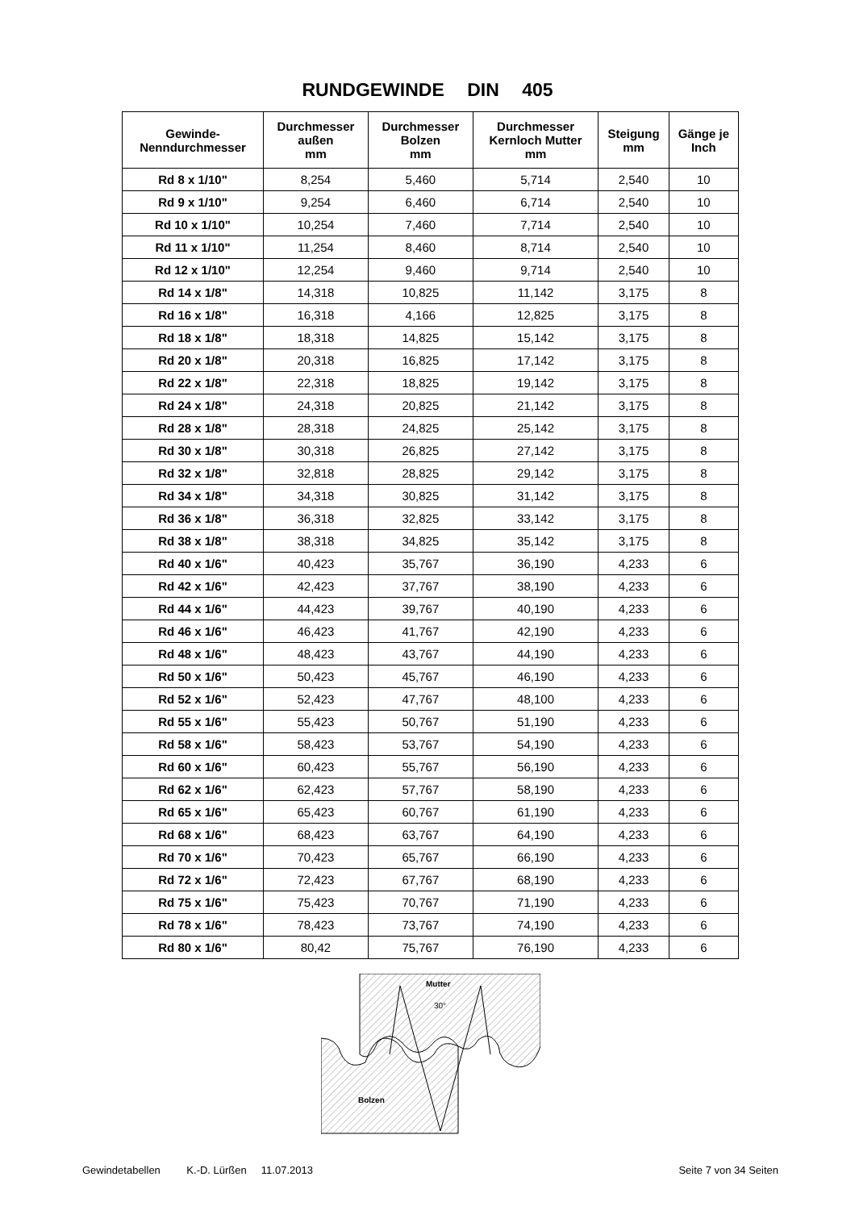RUNDGEWINDE DIN 405
| Gewinde- Nenndurchmesser | Durchmesser außen mm | Durchmesser Bolzen mm | Durchmesser Kernloch Mutter mm | Steigung mm | Gänge je Inch |
| --- | --- | --- | --- | --- | --- |
| Rd 8 x 1/10" | 8,254 | 5,460 | 5,714 | 2,540 | 10 |
| Rd 9 x 1/10" | 9,254 | 6,460 | 6,714 | 2,540 | 10 |
| Rd 10 x 1/10" | 10,254 | 7,460 | 7,714 | 2,540 | 10 |
| Rd 11 x 1/10" | 11,254 | 8,460 | 8,714 | 2,540 | 10 |
| Rd 12 x 1/10" | 12,254 | 9,460 | 9,714 | 2,540 | 10 |
| Rd 14 x 1/8" | 14,318 | 10,825 | 11,142 | 3,175 | 8 |
| Rd 16 x 1/8" | 16,318 | 4,166 | 12,825 | 3,175 | 8 |
| Rd 18 x 1/8" | 18,318 | 14,825 | 15,142 | 3,175 | 8 |
| Rd 20 x 1/8" | 20,318 | 16,825 | 17,142 | 3,175 | 8 |
| Rd 22 x 1/8" | 22,318 | 18,825 | 19,142 | 3,175 | 8 |
| Rd 24 x 1/8" | 24,318 | 20,825 | 21,142 | 3,175 | 8 |
| Rd 28 x 1/8" | 28,318 | 24,825 | 25,142 | 3,175 | 8 |
| Rd 30 x 1/8" | 30,318 | 26,825 | 27,142 | 3,175 | 8 |
| Rd 32 x 1/8" | 32,818 | 28,825 | 29,142 | 3,175 | 8 |
| Rd 34 x 1/8" | 34,318 | 30,825 | 31,142 | 3,175 | 8 |
| Rd 36 x 1/8" | 36,318 | 32,825 | 33,142 | 3,175 | 8 |
| Rd 38 x 1/8" | 38,318 | 34,825 | 35,142 | 3,175 | 8 |
| Rd 40 x 1/6" | 40,423 | 35,767 | 36,190 | 4,233 | 6 |
| Rd 42 x 1/6" | 42,423 | 37,767 | 38,190 | 4,233 | 6 |
| Rd 44 x 1/6" | 44,423 | 39,767 | 40,190 | 4,233 | 6 |
| Rd 46 x 1/6" | 46,423 | 41,767 | 42,190 | 4,233 | 6 |
| Rd 48 x 1/6" | 48,423 | 43,767 | 44,190 | 4,233 | 6 |
| Rd 50 x 1/6" | 50,423 | 45,767 | 46,190 | 4,233 | 6 |
| Rd 52 x 1/6" | 52,423 | 47,767 | 48,100 | 4,233 | 6 |
| Rd 55 x 1/6" | 55,423 | 50,767 | 51,190 | 4,233 | 6 |
| Rd 58 x 1/6" | 58,423 | 53,767 | 54,190 | 4,233 | 6 |
| Rd 60 x 1/6" | 60,423 | 55,767 | 56,190 | 4,233 | 6 |
| Rd 62 x 1/6" | 62,423 | 57,767 | 58,190 | 4,233 | 6 |
| Rd 65 x 1/6" | 65,423 | 60,767 | 61,190 | 4,233 | 6 |
| Rd 68 x 1/6" | 68,423 | 63,767 | 64,190 | 4,233 | 6 |
| Rd 70 x 1/6" | 70,423 | 65,767 | 66,190 | 4,233 | 6 |
| Rd 72 x 1/6" | 72,423 | 67,767 | 68,190 | 4,233 | 6 |
| Rd 75 x 1/6" | 75,423 | 70,767 | 71,190 | 4,233 | 6 |
| Rd 78 x 1/6" | 78,423 | 73,767 | 74,190 | 4,233 | 6 |
| Rd 80 x 1/6" | 80,42 | 75,767 | 76,190 | 4,233 | 6 |
Mutter
30°
Bolzen
Gewindetabellen K.-D. Lürßen 11.07.2013 Seite 7 von 34 Seiten